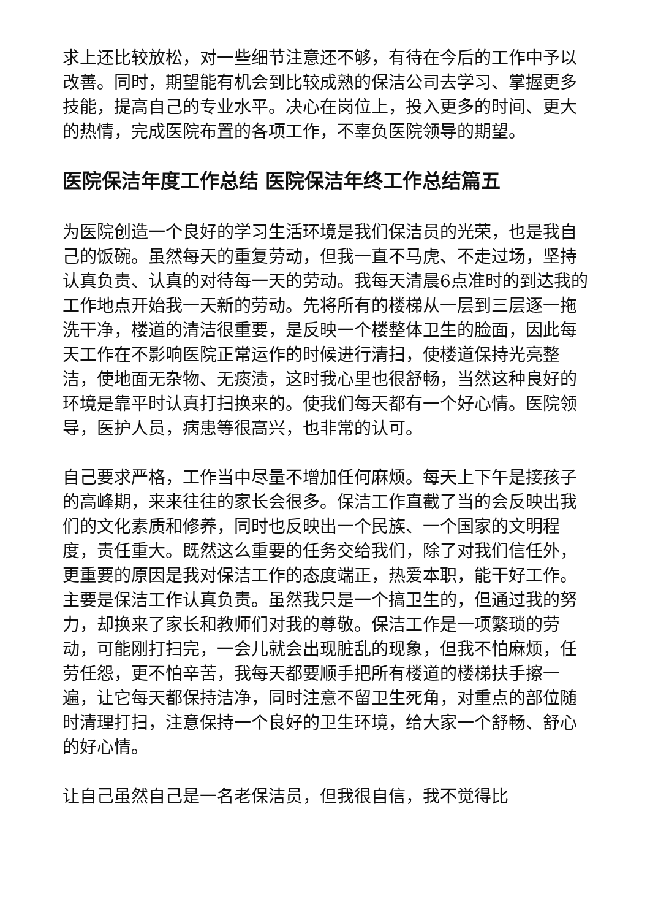求上还比较放松，对一些细节注意还不够，有待在今后的工作中予以改善。同时，期望能有机会到比较成熟的保洁公司去学习、掌握更多技能，提高自己的专业水平。决心在岗位上，投入更多的时间、更大的热情，完成医院布置的各项工作，不辜负医院领导的期望。
医院保洁年度工作总结 医院保洁年终工作总结篇五
为医院创造一个良好的学习生活环境是我们保洁员的光荣，也是我自己的饭碗。虽然每天的重复劳动，但我一直不马虎、不走过场，坚持认真负责、认真的对待每一天的劳动。我每天清晨6点准时的到达我的工作地点开始我一天新的劳动。先将所有的楼梯从一层到三层逐一拖洗干净，楼道的清洁很重要，是反映一个楼整体卫生的脸面，因此每天工作在不影响医院正常运作的时候进行清扫，使楼道保持光亮整洁，使地面无杂物、无痰渍，这时我心里也很舒畅，当然这种良好的环境是靠平时认真打扫换来的。使我们每天都有一个好心情。医院领导，医护人员，病患等很高兴，也非常的认可。
自己要求严格，工作当中尽量不增加任何麻烦。每天上下午是接孩子的高峰期，来来往往的家长会很多。保洁工作直截了当的会反映出我们的文化素质和修养，同时也反映出一个民族、一个国家的文明程度，责任重大。既然这么重要的任务交给我们，除了对我们信任外，更重要的原因是我对保洁工作的态度端正，热爱本职，能干好工作。主要是保洁工作认真负责。虽然我只是一个搞卫生的，但通过我的努力，却换来了家长和教师们对我的尊敬。保洁工作是一项繁琐的劳动，可能刚打扫完，一会儿就会出现脏乱的现象，但我不怕麻烦，任劳任怨，更不怕辛苦，我每天都要顺手把所有楼道的楼梯扶手擦一遍，让它每天都保持洁净，同时注意不留卫生死角，对重点的部位随时清理打扫，注意保持一个良好的卫生环境，给大家一个舒畅、舒心的好心情。
让自己虽然自己是一名老保洁员，但我很自信，我不觉得比